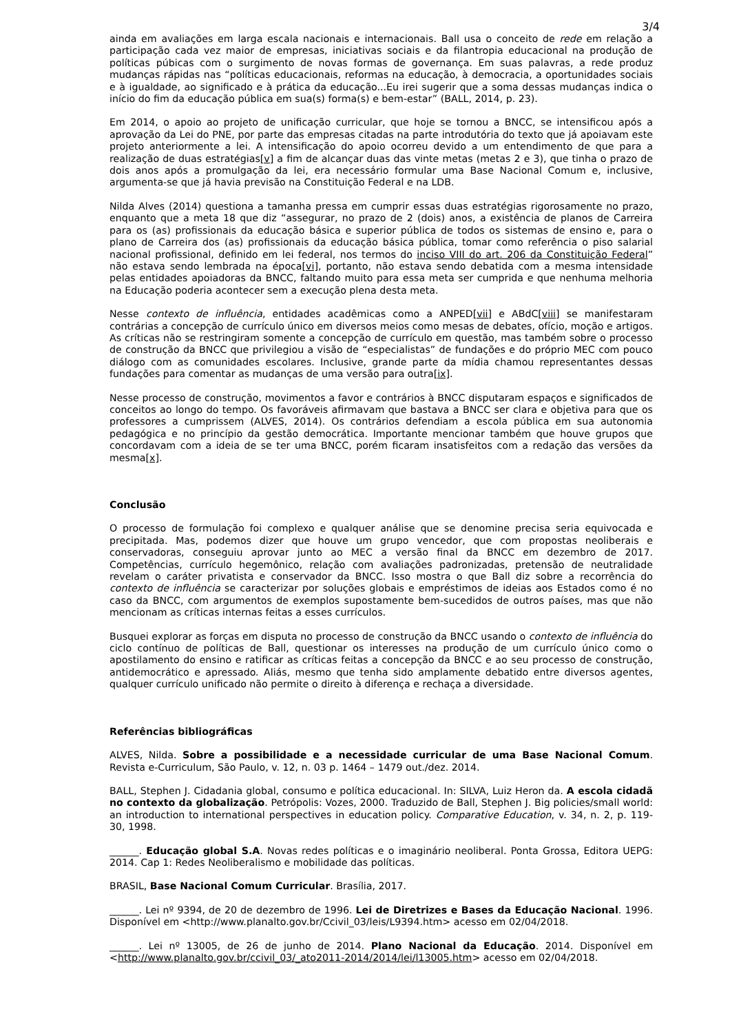3/4
ainda em avaliações em larga escala nacionais e internacionais. Ball usa o conceito de rede em relação a participação cada vez maior de empresas, iniciativas sociais e da filantropia educacional na produção de políticas púbicas com o surgimento de novas formas de governança. Em suas palavras, a rede produz mudanças rápidas nas “políticas educacionais, reformas na educação, à democracia, a oportunidades sociais e à igualdade, ao significado e à prática da educação...Eu irei sugerir que a soma dessas mudanças indica o início do fim da educação pública em sua(s) forma(s) e bem-estar” (BALL, 2014, p. 23).
Em 2014, o apoio ao projeto de unificação curricular, que hoje se tornou a BNCC, se intensificou após a aprovação da Lei do PNE, por parte das empresas citadas na parte introdutória do texto que já apoiavam este projeto anteriormente a lei. A intensificação do apoio ocorreu devido a um entendimento de que para a realização de duas estratégias[v] a fim de alcançar duas das vinte metas (metas 2 e 3), que tinha o prazo de dois anos após a promulgação da lei, era necessário formular uma Base Nacional Comum e, inclusive, argumenta-se que já havia previsão na Constituição Federal e na LDB.
Nilda Alves (2014) questiona a tamanha pressa em cumprir essas duas estratégias rigorosamente no prazo, enquanto que a meta 18 que diz “assegurar, no prazo de 2 (dois) anos, a existência de planos de Carreira para os (as) profissionais da educação básica e superior pública de todos os sistemas de ensino e, para o plano de Carreira dos (as) profissionais da educação básica pública, tomar como referência o piso salarial nacional profissional, definido em lei federal, nos termos do inciso VIII do art. 206 da Constituição Federal” não estava sendo lembrada na época[vi], portanto, não estava sendo debatida com a mesma intensidade pelas entidades apoiadoras da BNCC, faltando muito para essa meta ser cumprida e que nenhuma melhoria na Educação poderia acontecer sem a execução plena desta meta.
Nesse contexto de influência, entidades acadêmicas como a ANPED[vii] e ABdC[viii] se manifestaram contrárias a concepção de currículo único em diversos meios como mesas de debates, ofício, moção e artigos. As críticas não se restringiram somente a concepção de currículo em questão, mas também sobre o processo de construção da BNCC que privilegiou a visão de “especialistas” de fundações e do próprio MEC com pouco diálogo com as comunidades escolares. Inclusive, grande parte da mídia chamou representantes dessas fundações para comentar as mudanças de uma versão para outra[ix].
Nesse processo de construção, movimentos a favor e contrários à BNCC disputaram espaços e significados de conceitos ao longo do tempo. Os favoráveis afirmavam que bastava a BNCC ser clara e objetiva para que os professores a cumprissem (ALVES, 2014). Os contrários defendiam a escola pública em sua autonomia pedagógica e no princípio da gestão democrática. Importante mencionar também que houve grupos que concordavam com a ideia de se ter uma BNCC, porém ficaram insatisfeitos com a redação das versões da mesma[x].
Conclusão
O processo de formulação foi complexo e qualquer análise que se denomine precisa seria equivocada e precipitada. Mas, podemos dizer que houve um grupo vencedor, que com propostas neoliberais e conservadoras, conseguiu aprovar junto ao MEC a versão final da BNCC em dezembro de 2017. Competências, currículo hegemônico, relação com avaliações padronizadas, pretensão de neutralidade revelam o caráter privatista e conservador da BNCC. Isso mostra o que Ball diz sobre a recorrência do contexto de influência se caracterizar por soluções globais e empréstimos de ideias aos Estados como é no caso da BNCC, com argumentos de exemplos supostamente bem-sucedidos de outros países, mas que não mencionam as críticas internas feitas a esses currículos.
Busquei explorar as forças em disputa no processo de construção da BNCC usando o contexto de influência do ciclo contínuo de políticas de Ball, questionar os interesses na produção de um currículo único como o apostilamento do ensino e ratificar as críticas feitas a concepção da BNCC e ao seu processo de construção, antidemocrático e apressado. Aliás, mesmo que tenha sido amplamente debatido entre diversos agentes, qualquer currículo unificado não permite o direito à diferença e rechaça a diversidade.
Referências bibliográficas
ALVES, Nilda. Sobre a possibilidade e a necessidade curricular de uma Base Nacional Comum. Revista e-Curriculum, São Paulo, v. 12, n. 03 p. 1464 – 1479 out./dez. 2014.
BALL, Stephen J. Cidadania global, consumo e política educacional. In: SILVA, Luiz Heron da. A escola cidadã no contexto da globalização. Petrópolis: Vozes, 2000. Traduzido de Ball, Stephen J. Big policies/small world: an introduction to international perspectives in education policy. Comparative Education, v. 34, n. 2, p. 119-30, 1998.
______. Educação global S.A. Novas redes políticas e o imaginário neoliberal. Ponta Grossa, Editora UEPG: 2014. Cap 1: Redes Neoliberalismo e mobilidade das políticas.
BRASIL, Base Nacional Comum Curricular. Brasília, 2017.
______. Lei nº 9394, de 20 de dezembro de 1996. Lei de Diretrizes e Bases da Educação Nacional. 1996. Disponível em <http://www.planalto.gov.br/Ccivil_03/leis/L9394.htm> acesso em 02/04/2018.
______. Lei nº 13005, de 26 de junho de 2014. Plano Nacional da Educação. 2014. Disponível em <http://www.planalto.gov.br/ccivil_03/_ato2011-2014/2014/lei/l13005.htm> acesso em 02/04/2018.